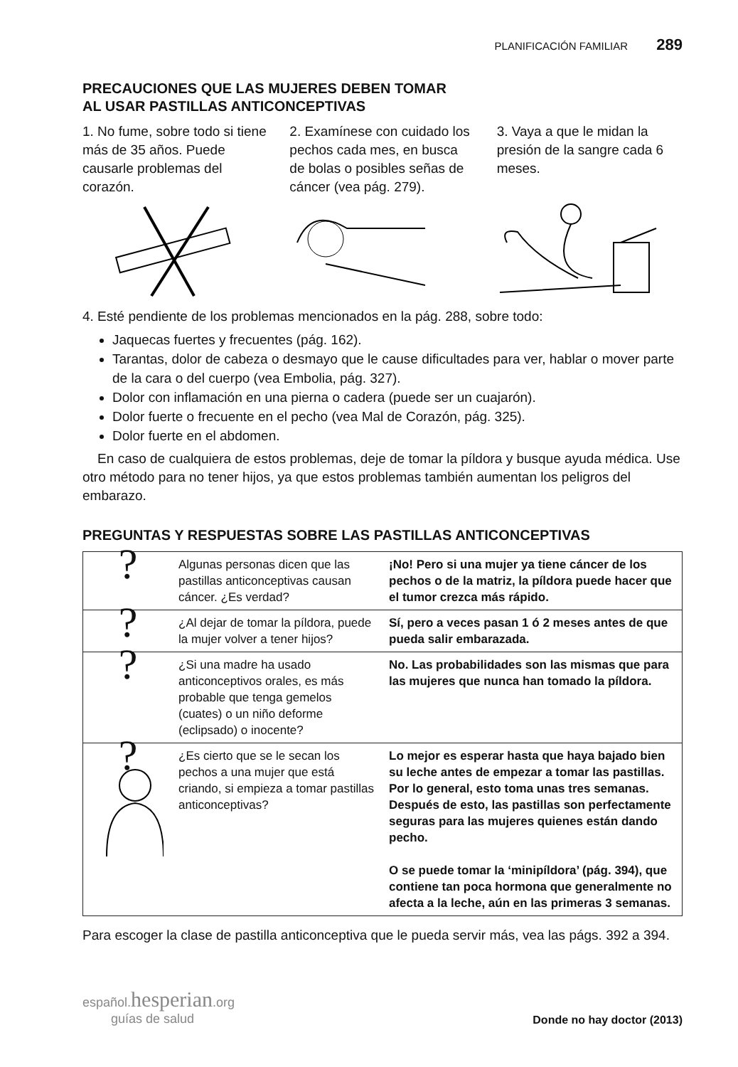PLANIFICACIÓN FAMILIAR 289
PRECAUCIONES QUE LAS MUJERES DEBEN TOMAR
AL USAR PASTILLAS ANTICONCEPTIVAS
1. No fume, sobre todo si tiene más de 35 años. Puede causarle problemas del corazón.
2. Examínese con cuidado los pechos cada mes, en busca de bolas o posibles señas de cáncer (vea pág. 279).
3. Vaya a que le midan la presión de la sangre cada 6 meses.
4. Esté pendiente de los problemas mencionados en la pág. 288, sobre todo:
Jaquecas fuertes y frecuentes (pág. 162).
Tarantas, dolor de cabeza o desmayo que le cause dificultades para ver, hablar o mover parte de la cara o del cuerpo (vea Embolia, pág. 327).
Dolor con inflamación en una pierna o cadera (puede ser un cuajarón).
Dolor fuerte o frecuente en el pecho (vea Mal de Corazón, pág. 325).
Dolor fuerte en el abdomen.
En caso de cualquiera de estos problemas, deje de tomar la píldora y busque ayuda médica. Use otro método para no tener hijos, ya que estos problemas también aumentan los peligros del embarazo.
PREGUNTAS Y RESPUESTAS SOBRE LAS PASTILLAS ANTICONCEPTIVAS
| ? | Algunas personas dicen que las pastillas anticonceptivas causan cáncer. ¿Es verdad? | ¡No! Pero si una mujer ya tiene cáncer de los pechos o de la matriz, la píldora puede hacer que el tumor crezca más rápido. |
| ? | ¿Al dejar de tomar la píldora, puede la mujer volver a tener hijos? | Sí, pero a veces pasan 1 ó 2 meses antes de que pueda salir embarazada. |
| ? | ¿Si una madre ha usado anticonceptivos orales, es más probable que tenga gemelos (cuates) o un niño deforme (eclipsado) o inocente? | No. Las probabilidades son las mismas que para las mujeres que nunca han tomado la píldora. |
| ? | ¿Es cierto que se le secan los pechos a una mujer que está criando, si empieza a tomar pastillas anticonceptivas? | Lo mejor es esperar hasta que haya bajado bien su leche antes de empezar a tomar las pastillas. Por lo general, esto toma unas tres semanas. Después de esto, las pastillas son perfectamente seguras para las mujeres quienes están dando pecho. O se puede tomar la ‘minipíldora’ (pág. 394), que contiene tan poca hormona que generalmente no afecta a la leche, aún en las primeras 3 semanas. |
Para escoger la clase de pastilla anticonceptiva que le pueda servir más, vea las págs. 392 a 394.
español.hesperian.org
guías de salud
Donde no hay doctor (2013)